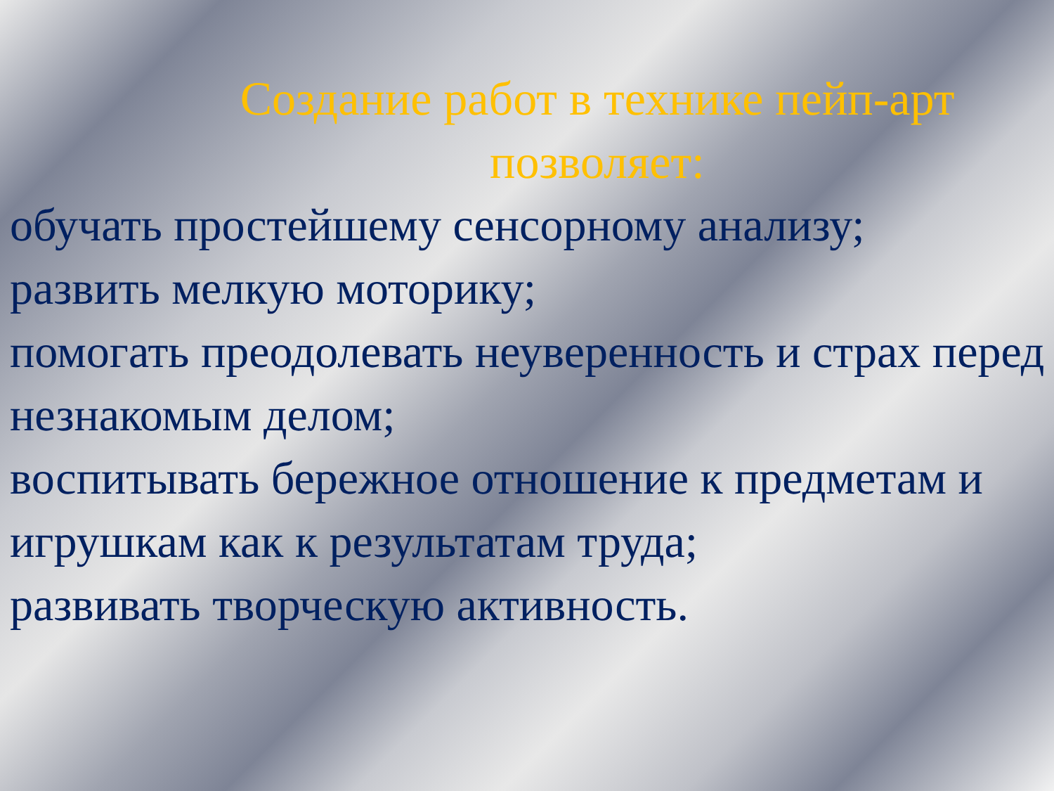Создание работ в технике пейп-арт позволяет:
обучать простейшему сенсорному анализу;
развить мелкую моторику;
помогать преодолевать неуверенность и страх перед незнакомым делом;
воспитывать бережное отношение к предметам и игрушкам как к результатам труда;
развивать творческую активность.